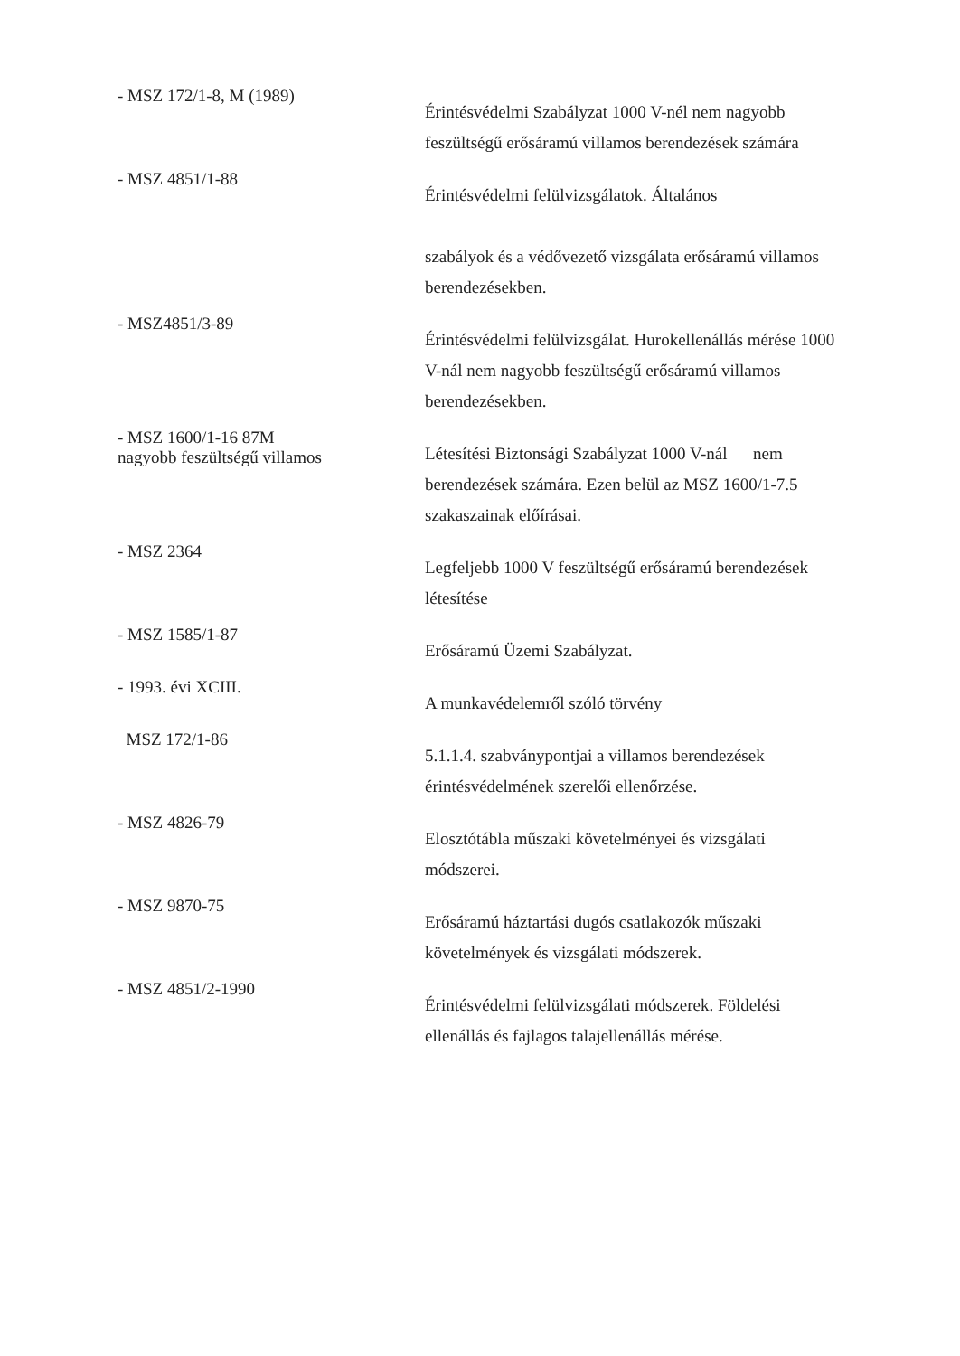- MSZ 172/1-8, M (1989)
Érintésvédelmi Szabályzat 1000 V-nél nem nagyobb feszültségű erősáramú villamos berendezések számára
- MSZ 4851/1-88
Érintésvédelmi felülvizsgálatok. Általános
szabályok és a védővezető vizsgálata erősáramú villamos berendezésekben.
- MSZ4851/3-89
Érintésvédelmi felülvizsgálat. Hurokellenállás mérése 1000 V-nál nem nagyobb feszültségű erősáramú villamos berendezésekben.
- MSZ 1600/1-16 87M
nagyobb feszültségű villamos
Létesítési Biztonsági Szabályzat 1000 V-nál nem berendezések számára. Ezen belül az MSZ 1600/1-7.5 szakaszainak előírásai.
- MSZ 2364
Legfeljebb 1000 V feszültségű erősáramú berendezések létesítése
- MSZ 1585/1-87
Erősáramú Üzemi Szabályzat.
- 1993. évi XCIII.
A munkavédelemről szóló törvény
MSZ 172/1-86
5.1.1.4. szabványpontjai a villamos berendezések érintésvédelmének szerelői ellenőrzése.
- MSZ 4826-79
Elosztótábla műszaki követelményei és vizsgálati módszerei.
- MSZ 9870-75
Erősáramú háztartási dugós csatlakozók műszaki követelmények és vizsgálati módszerek.
- MSZ 4851/2-1990
Érintésvédelmi felülvizsgálati módszerek. Földelési ellenállás és fajlagos talajellenállás mérése.